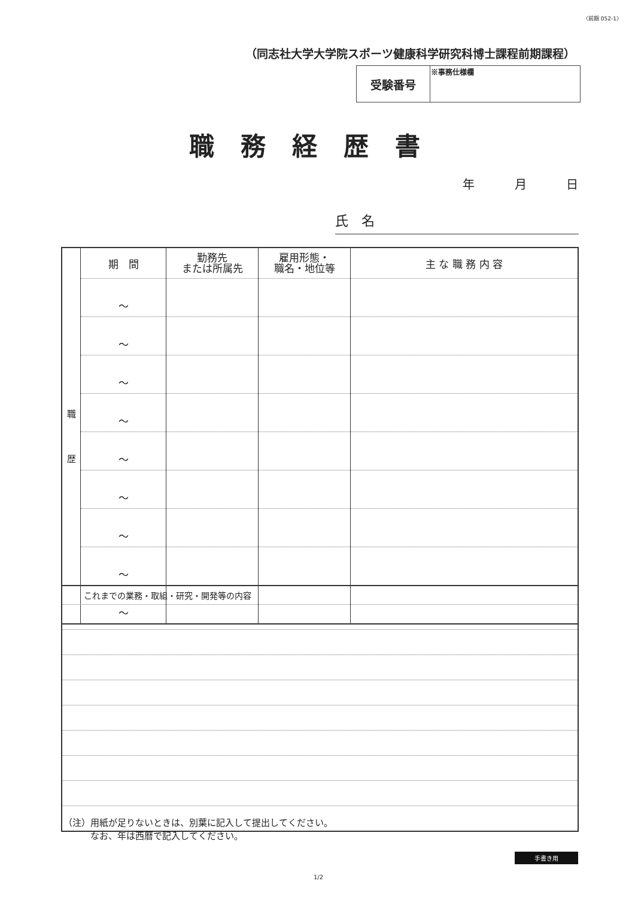〈前期 052-1〉
（同志社大学大学院スポーツ健康科学研究科博士課程前期課程）
| 受験番号 | ※事務仕様欄 |
職務経歴書
年 月 日
氏　名
| 職 歴 | 期 間 | 勤務先 または所属先 | 雇用形態・ 職名・地位等 | 主 な 職 務 内 容 |
| | 〜 | | | |
| | 〜 | | | |
| | 〜 | | | |
| | 〜 | | | |
| | 〜 | | | |
| | 〜 | | | |
| | 〜 | | | |
| | 〜 | | | |
| | 〜 | | | |
| これまでの業務・取組・研究・開発等の内容 |
（注）用紙が足りないときは、別葉に記入して提出してください。
　　　なお、年は西暦で記入してください。
手書き用
1/2